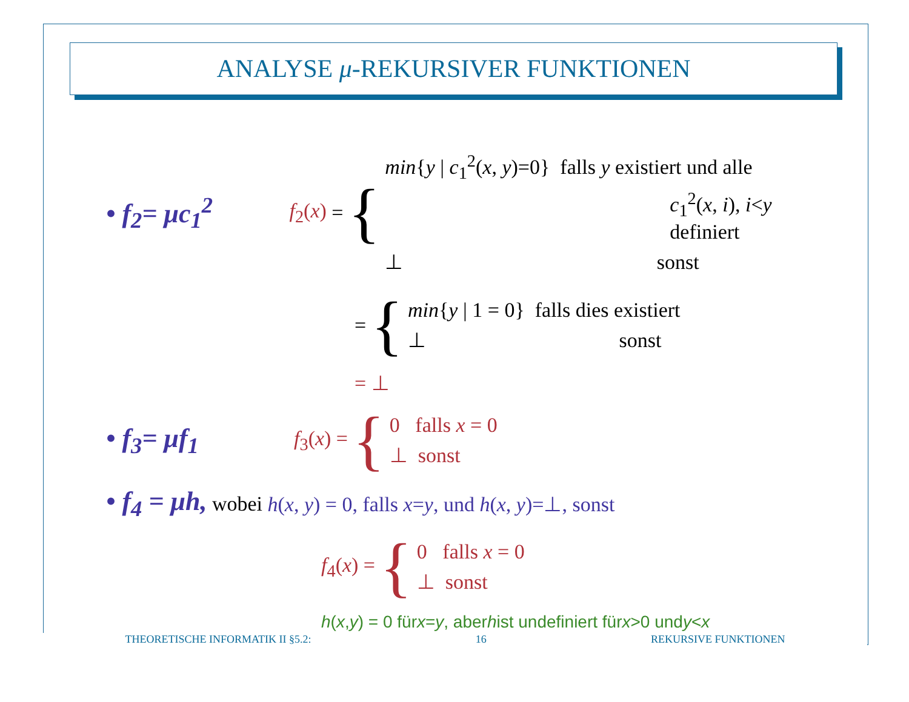ANALYSE μ-REKURSIVER FUNKTIONEN
• f<sub>2</sub>= μc<sub>1</sub><sup>2</sup>
f<sub>2</sub>(x) = {
min{y | c<sub>1</sub><sup>2</sup>(x, y)=0} falls y existiert und alle
c<sub>1</sub><sup>2</sup>(x, i), i<y definiert
⊥ sonst
= {
min{y | 1 = 0} falls dies existiert
⊥ sonst
= ⊥
• f<sub>3</sub>= μf<sub>1</sub>
f<sub>3</sub>(x) = {
0 falls x = 0
⊥ sonst
• f<sub>4</sub> = μh, wobei h(x, y) = 0, falls x=y, und h(x, y)=⊥, sonst
f<sub>4</sub>(x) = {
0 falls x = 0
⊥ sonst
h (x, y) = 0 für x = y, aber h ist undefiniert für x >0 und y < x
THEORETISCHE INFORMATIK II §5.2: 16 REKURSIVE FUNKTIONEN